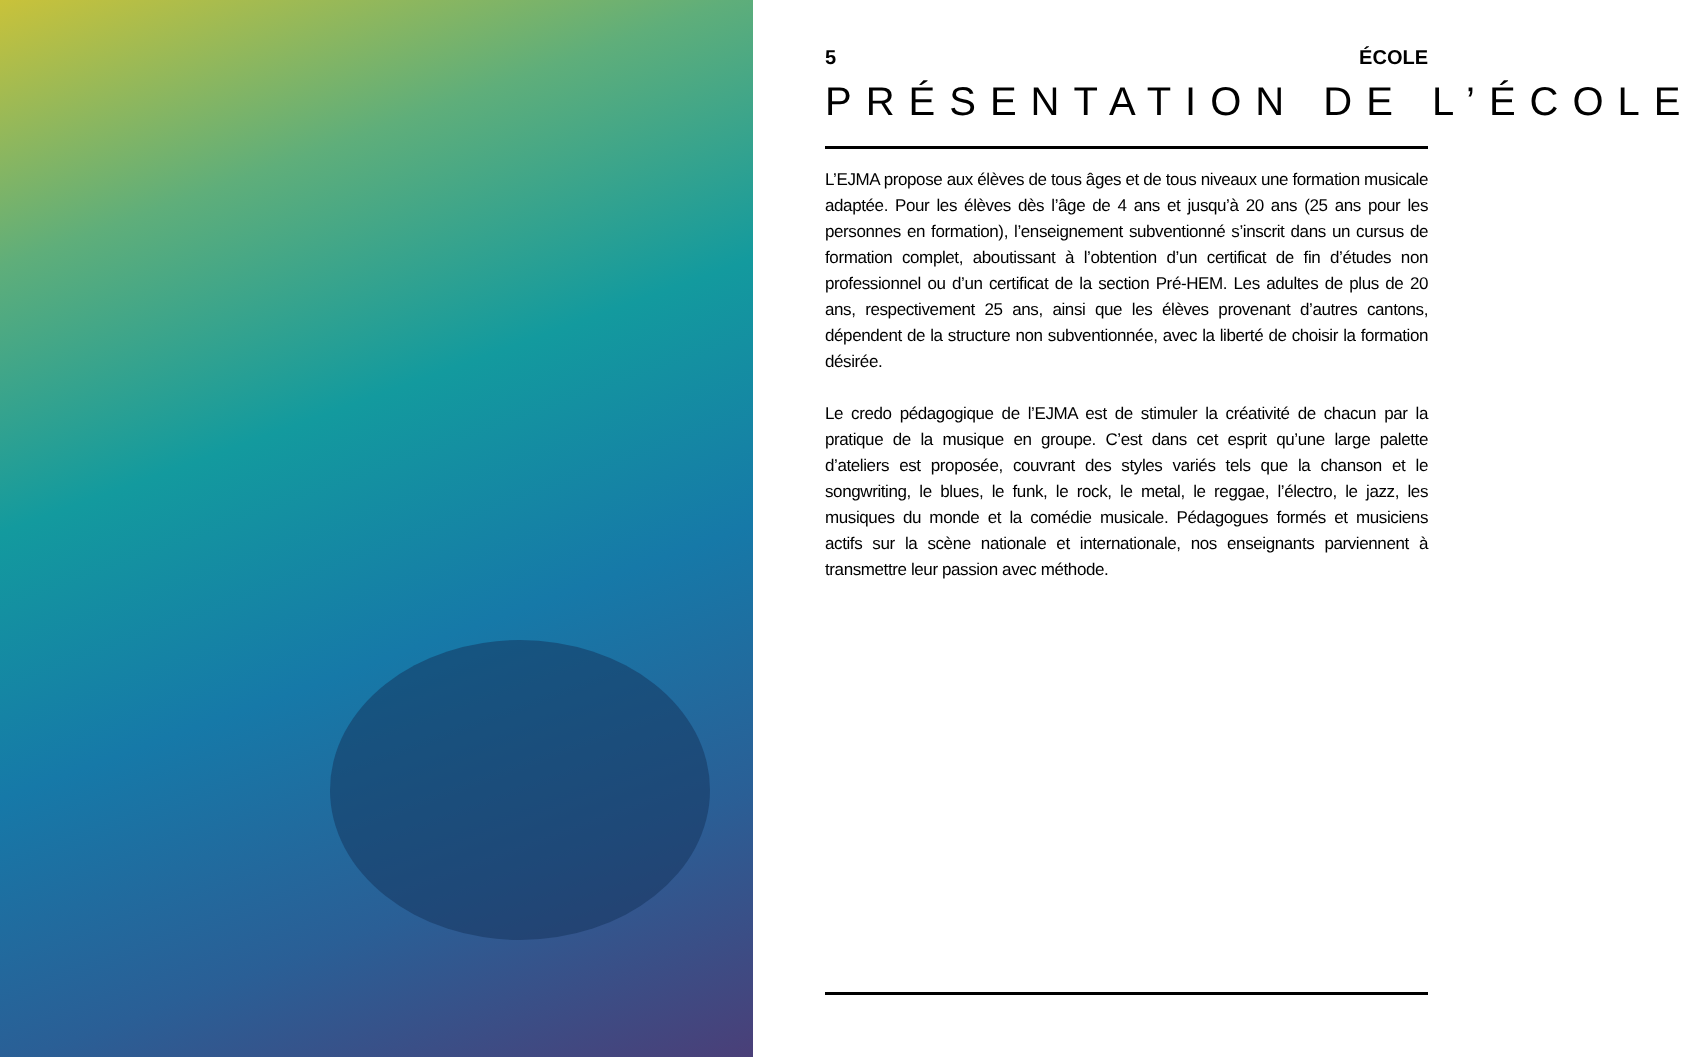5 ÉCOLE
PRÉSENTATION DE L’ÉCOLE
L’EJMA propose aux élèves de tous âges et de tous niveaux une formation musicale adaptée. Pour les élèves dès l’âge de 4 ans et jusqu’à 20 ans (25 ans pour les personnes en formation), l’enseignement subventionné s’inscrit dans un cursus de formation complet, aboutissant à l’obtention d’un certificat de fin d’études non professionnel ou d’un certificat de la section Pré-HEM. Les adultes de plus de 20 ans, respectivement 25 ans, ainsi que les élèves provenant d’autres cantons, dépendent de la structure non subventionnée, avec la liberté de choisir la formation désirée.
Le credo pédagogique de l’EJMA est de stimuler la créativité de chacun par la pratique de la musique en groupe. C’est dans cet esprit qu’une large palette d’ateliers est proposée, couvrant des styles variés tels que la chanson et le songwriting, le blues, le funk, le rock, le metal, le reggae, l’électro, le jazz, les musiques du monde et la comédie musicale. Pédagogues formés et musiciens actifs sur la scène nationale et internationale, nos enseignants parviennent à transmettre leur passion avec méthode.